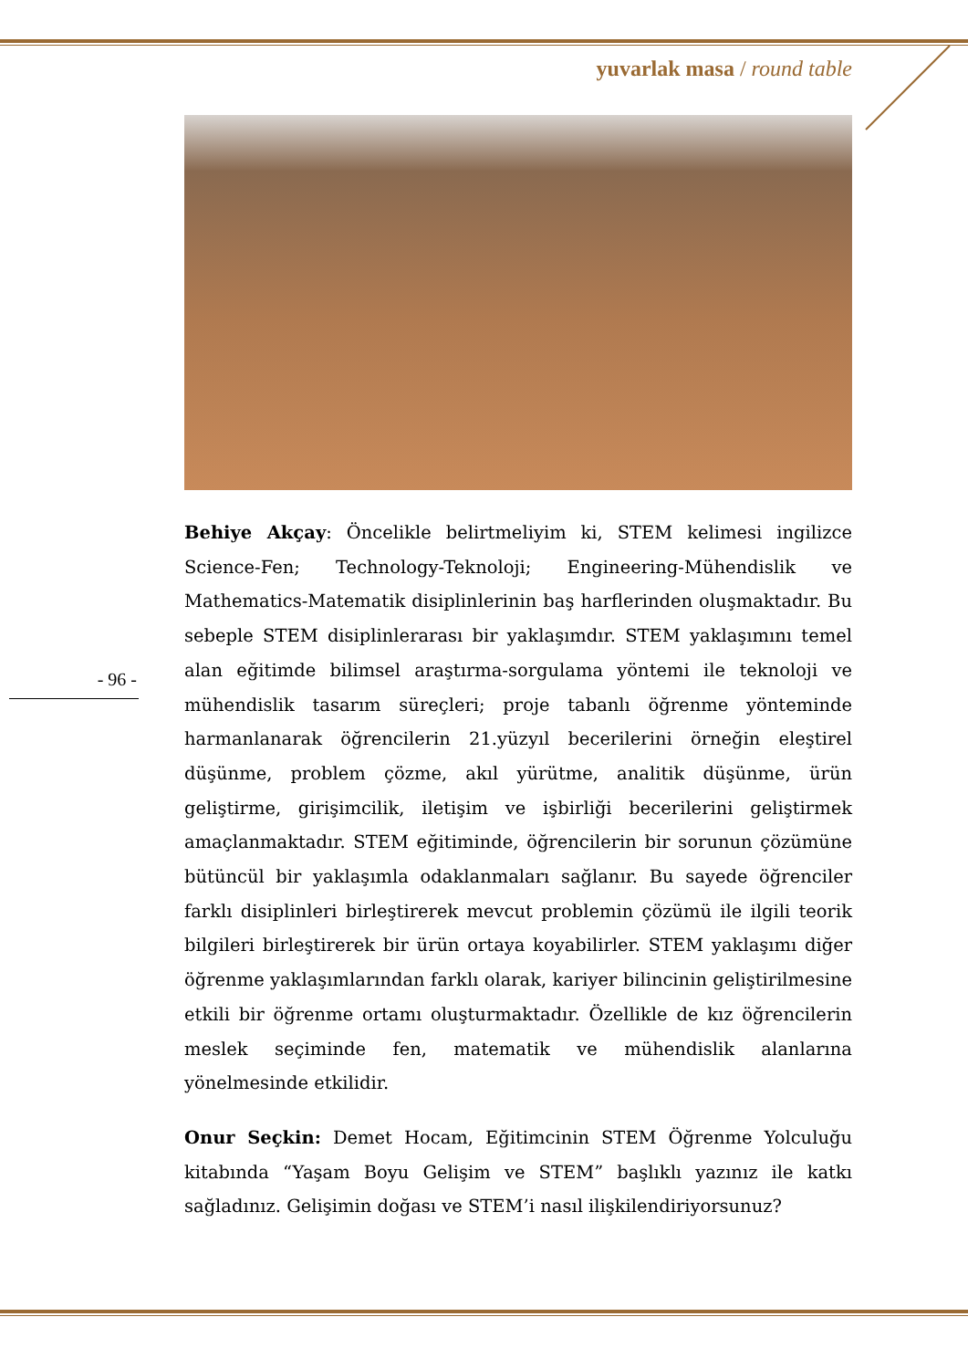yuvarlak masa / round table
- 96 -
Behiye Akçay: Öncelikle belirtmeliyim ki, STEM kelimesi ingilizce Science-Fen; Technology-Teknoloji; Engineering-Mühendislik ve Mathematics-Matematik disiplinlerinin baş harflerinden oluşmaktadır. Bu sebeple STEM disiplinlerarası bir yaklaşımdır. STEM yaklaşımını temel alan eğitimde bilimsel araştırma-sorgulama yöntemi ile teknoloji ve mühendislik tasarım süreçleri; proje tabanlı öğrenme yönteminde harmanlanarak öğrencilerin 21.yüzyıl becerilerini örneğin eleştirel düşünme, problem çözme, akıl yürütme, analitik düşünme, ürün geliştirme, girişimcilik, iletişim ve işbirliği becerilerini geliştirmek amaçlanmaktadır. STEM eğitiminde, öğrencilerin bir sorunun çözümüne bütüncül bir yaklaşımla odaklanmaları sağlanır. Bu sayede öğrenciler farklı disiplinleri birleştirerek mevcut problemin çözümü ile ilgili teorik bilgileri birleştirerek bir ürün ortaya koyabilirler. STEM yaklaşımı diğer öğrenme yaklaşımlarından farklı olarak, kariyer bilincinin geliştirilmesine etkili bir öğrenme ortamı oluşturmaktadır. Özellikle de kız öğrencilerin meslek seçiminde fen, matematik ve mühendislik alanlarına yönelmesinde etkilidir.
Onur Seçkin: Demet Hocam, Eğitimcinin STEM Öğrenme Yolculuğu kitabında “Yaşam Boyu Gelişim ve STEM” başlıklı yazınız ile katkı sağladınız. Gelişimin doğası ve STEM’i nasıl ilişkilendiriyorsunuz?